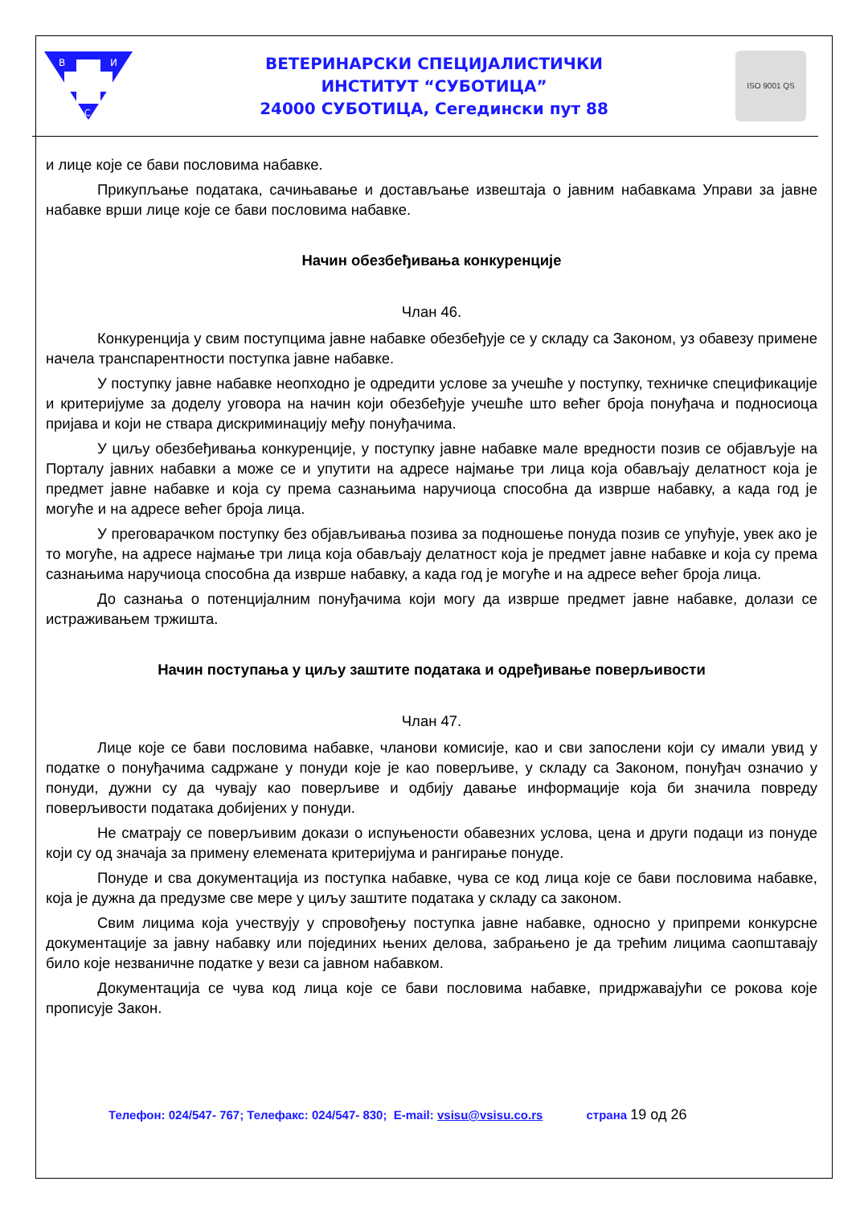В
И
С
ВЕТЕРИНАРСКИ СПЕЦИЈАЛИСТИЧКИ
ИНСТИТУТ “СУБОТИЦА”
24000 СУБОТИЦА, Сегедински пут 88
ISO 9001 QS
и лице које се бави пословима набавке.
Прикупљање података, сачињавање и достављање извештаја о јавним набавкама Управи за јавне набавке врши лице које се бави пословима набавке.
Начин обезбеђивања конкуренције
Члан 46.
Конкуренција у свим поступцима јавне набавке обезбеђује се у складу са Законом, уз обавезу примене начела транспарентности поступка јавне набавке.
У поступку јавне набавке неопходно је одредити услове за учешће у поступку, техничке спецификације и критеријуме за доделу уговора на начин који обезбеђује учешће што већег броја понуђача и подносиоца пријава и који не ствара дискриминацију међу понуђачима.
У циљу обезбеђивања конкуренције, у поступку јавне набавке мале вредности позив се објављује на Порталу јавних набавки а може се и упутити на адресе најмање три лица која обављају делатност која је предмет јавне набавке и која су према сазнањима наручиоца способна да изврше набавку, а када год је могуће и на адресе већег броја лица.
У преговарачком поступку без објављивања позива за подношење понуда позив се упућује, увек ако је то могуће, на адресе најмање три лица која обављају делатност која је предмет јавне набавке и која су према сазнањима наручиоца способна да изврше набавку, а када год је могуће и на адресе већег броја лица.
До сазнања о потенцијалним понуђачима који могу да изврше предмет јавне набавке, долази се истраживањем тржишта.
Начин поступања у циљу заштите података и одређивање поверљивости
Члан 47.
Лице које се бави пословима набавке, чланови комисије, као и сви запослени који су имали увид у податке о понуђачима садржане у понуди које је као поверљиве, у складу са Законом, понуђач означио у понуди, дужни су да чувају као поверљиве и одбију давање информације која би значила повреду поверљивости података добијених у понуди.
Не сматрају се поверљивим докази о испуњености обавезних услова, цена и други подаци из понуде који су од значаја за примену елемената критеријума и рангирање понуде.
Понуде и сва документација из поступка набавке, чува се код лица које се бави пословима набавке, која је дужна да предузме све мере у циљу заштите података у складу са законом.
Свим лицима која учествују у спровођењу поступка јавне набавке, односно у припреми конкурсне документације за јавну набавку или појединих њених делова, забрањено је да трећим лицима саопштавају било које незваничне податке у вези са јавном набавком.
Документација се чува код лица које се бави пословима набавке, придржавајући се рокова које прописује Закон.
Телефон: 024/547- 767; Телефакс: 024/547- 830; E-mail: vsisu@vsisu.co.rs страна 19 од 26